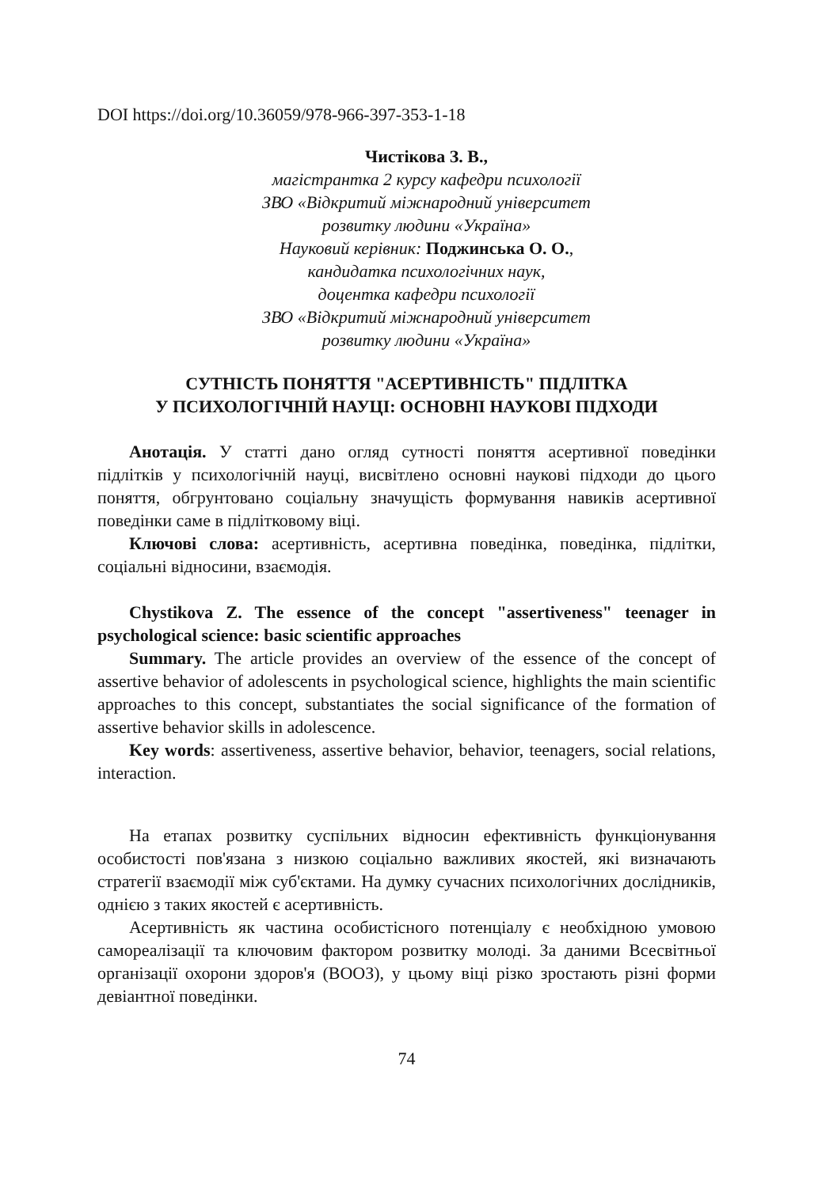DOI https://doi.org/10.36059/978-966-397-353-1-18
Чистікова З. В.,
магістрантка 2 курсу кафедри психології
ЗВО «Відкритий міжнародний університет
розвитку людини «Україна»
Науковий керівник: Поджинська О. О.,
кандидатка психологічних наук,
доцентка кафедри психології
ЗВО «Відкритий міжнародний університет
розвитку людини «Україна»
СУТНІСТЬ ПОНЯТТЯ "АСЕРТИВНІСТЬ" ПІДЛІТКА
У ПСИХОЛОГІЧНІЙ НАУЦІ: ОСНОВНІ НАУКОВІ ПІДХОДИ
Анотація. У статті дано огляд сутності поняття асертивної поведінки підлітків у психологічній науці, висвітлено основні наукові підходи до цього поняття, обгрунтовано соціальну значущість формування навиків асертивної поведінки саме в підлітковому віці.
Ключові слова: асертивність, асертивна поведінка, поведінка, підлітки, соціальні відносини, взаємодія.
Chystikova Z. The essence of the concept "assertiveness" teenager in psychological science: basic scientific approaches
Summary. The article provides an overview of the essence of the concept of assertive behavior of adolescents in psychological science, highlights the main scientific approaches to this concept, substantiates the social significance of the formation of assertive behavior skills in adolescence.
Key words: assertiveness, assertive behavior, behavior, teenagers, social relations, interaction.
На етапах розвитку суспільних відносин ефективність функціонування особистості пов'язана з низкою соціально важливих якостей, які визначають стратегії взаємодії між суб'єктами. На думку сучасних психологічних дослідників, однією з таких якостей є асертивність.
Асертивність як частина особистісного потенціалу є необхідною умовою самореалізації та ключовим фактором розвитку молоді. За даними Всесвітньої організації охорони здоров'я (ВООЗ), у цьому віці різко зростають різні форми девіантної поведінки.
74